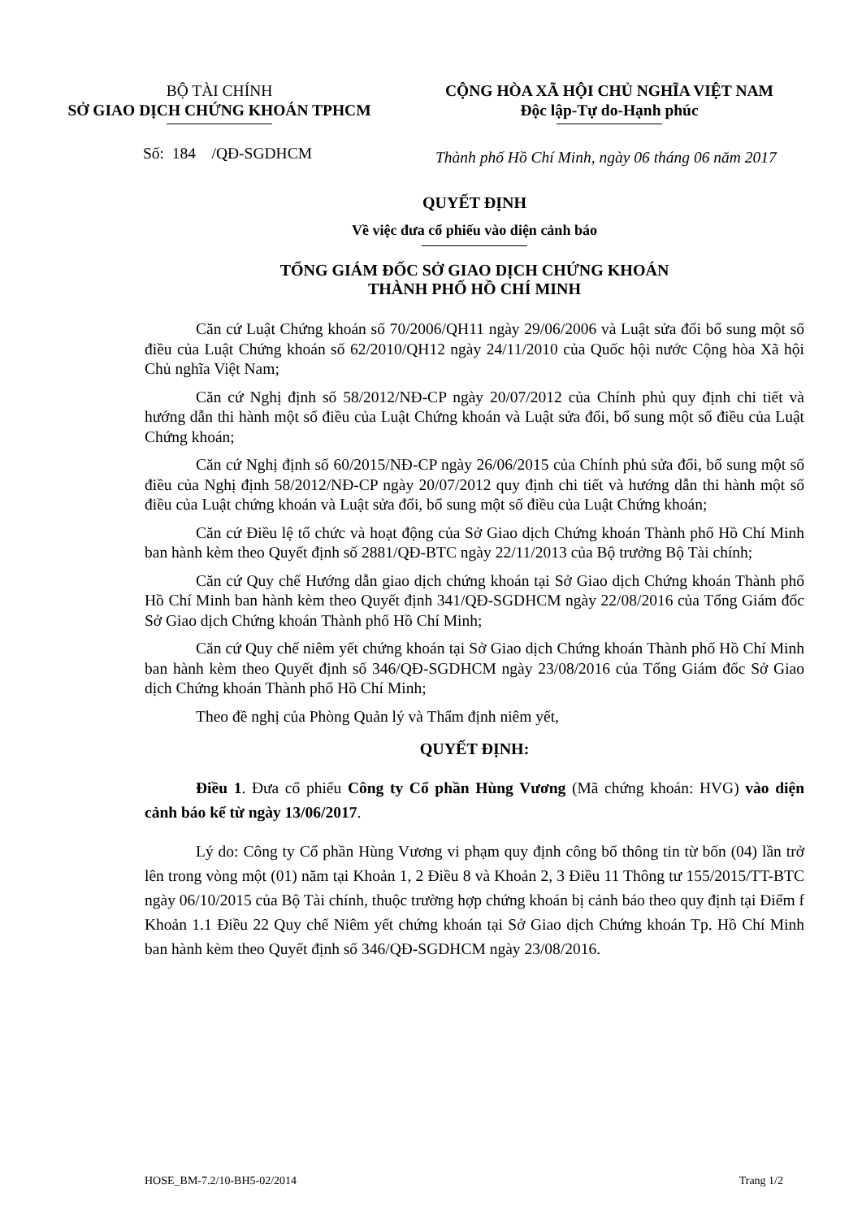BỘ TÀI CHÍNH
SỞ GIAO DỊCH CHỨNG KHOÁN TPHCM
CỘNG HÒA XÃ HỘI CHỦ NGHĨA VIỆT NAM
Độc lập-Tự do-Hạnh phúc
Số: 184 /QĐ-SGDHCM
Thành phố Hồ Chí Minh, ngày 06 tháng 06 năm 2017
QUYẾT ĐỊNH
Về việc đưa cổ phiếu vào diện cảnh báo
TỔNG GIÁM ĐỐC SỞ GIAO DỊCH CHỨNG KHOÁN
THÀNH PHỐ HỒ CHÍ MINH
Căn cứ Luật Chứng khoán số 70/2006/QH11 ngày 29/06/2006 và Luật sửa đổi bổ sung một số điều của Luật Chứng khoán số 62/2010/QH12 ngày 24/11/2010 của Quốc hội nước Cộng hòa Xã hội Chủ nghĩa Việt Nam;
Căn cứ Nghị định số 58/2012/NĐ-CP ngày 20/07/2012 của Chính phủ quy định chi tiết và hướng dẫn thi hành một số điều của Luật Chứng khoán và Luật sửa đổi, bổ sung một số điều của Luật Chứng khoán;
Căn cứ Nghị định số 60/2015/NĐ-CP ngày 26/06/2015 của Chính phủ sửa đổi, bổ sung một số điều của Nghị định 58/2012/NĐ-CP ngày 20/07/2012 quy định chi tiết và hướng dẫn thi hành một số điều của Luật chứng khoán và Luật sửa đổi, bổ sung một số điều của Luật Chứng khoán;
Căn cứ Điều lệ tổ chức và hoạt động của Sở Giao dịch Chứng khoán Thành phố Hồ Chí Minh ban hành kèm theo Quyết định số 2881/QĐ-BTC ngày 22/11/2013 của Bộ trưởng Bộ Tài chính;
Căn cứ Quy chế Hướng dẫn giao dịch chứng khoán tại Sở Giao dịch Chứng khoán Thành phố Hồ Chí Minh ban hành kèm theo Quyết định 341/QĐ-SGDHCM ngày 22/08/2016 của Tổng Giám đốc Sở Giao dịch Chứng khoán Thành phố Hồ Chí Minh;
Căn cứ Quy chế niêm yết chứng khoán tại Sở Giao dịch Chứng khoán Thành phố Hồ Chí Minh ban hành kèm theo Quyết định số 346/QĐ-SGDHCM ngày 23/08/2016 của Tổng Giám đốc Sở Giao dịch Chứng khoán Thành phố Hồ Chí Minh;
Theo đề nghị của Phòng Quản lý và Thẩm định niêm yết,
QUYẾT ĐỊNH:
Điều 1. Đưa cổ phiếu Công ty Cổ phần Hùng Vương (Mã chứng khoán: HVG) vào diện cảnh báo kể từ ngày 13/06/2017.
Lý do: Công ty Cổ phần Hùng Vương vi phạm quy định công bố thông tin từ bốn (04) lần trở lên trong vòng một (01) năm tại Khoản 1, 2 Điều 8 và Khoản 2, 3 Điều 11 Thông tư 155/2015/TT-BTC ngày 06/10/2015 của Bộ Tài chính, thuộc trường hợp chứng khoán bị cảnh báo theo quy định tại Điểm f Khoản 1.1 Điều 22 Quy chế Niêm yết chứng khoán tại Sở Giao dịch Chứng khoán Tp. Hồ Chí Minh ban hành kèm theo Quyết định số 346/QĐ-SGDHCM ngày 23/08/2016.
HOSE_BM-7.2/10-BH5-02/2014 Trang 1/2